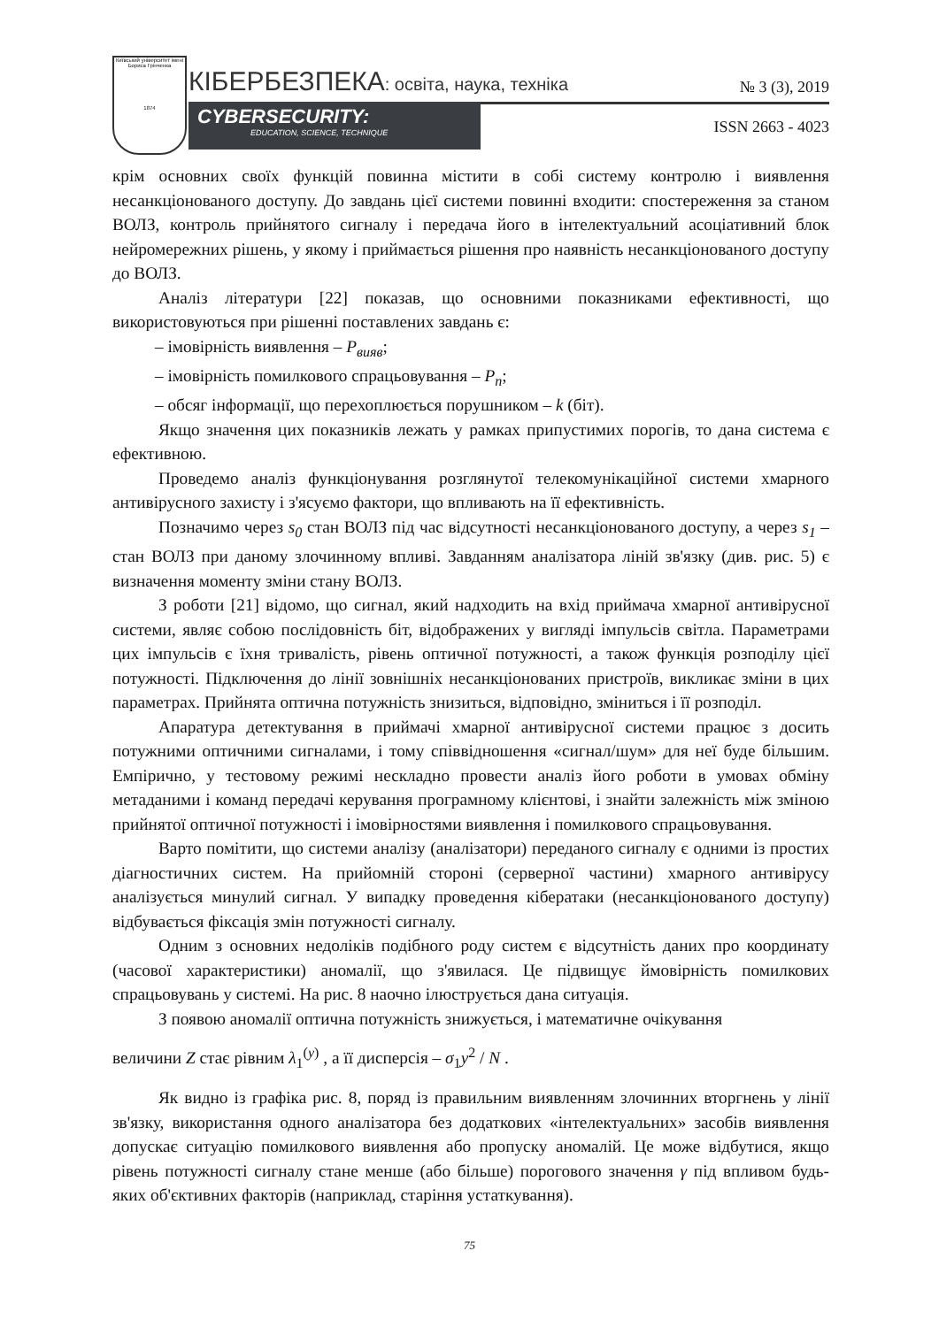Київський університет імені Бориса Грінченка
1874
КІБЕРБЕЗПЕКА: освіта, наука, техніка
№ 3 (3), 2019
CYBERSECURITY:
EDUCATION, SCIENCE, TECHNIQUE
ISSN 2663 - 4023
крім основних своїх функцій повинна містити в собі систему контролю і виявлення несанкціонованого доступу. До завдань цієї системи повинні входити: спостереження за станом ВОЛЗ, контроль прийнятого сигналу і передача його в інтелектуальний асоціативний блок нейромережних рішень, у якому і приймається рішення про наявність несанкціонованого доступу до ВОЛЗ.
Аналіз літератури [22] показав, що основними показниками ефективності, що використовуються при рішенні поставлених завдань є:
– імовірність виявлення – P<sub>вияв</sub>;
– імовірність помилкового спрацьовування – P<sub>n</sub>;
– обсяг інформації, що перехоплюється порушником – k (біт).
Якщо значення цих показників лежать у рамках припустимих порогів, то дана система є ефективною.
Проведемо аналіз функціонування розглянутої телекомунікаційної системи хмарного антивірусного захисту і з'ясуємо фактори, що впливають на її ефективність.
Позначимо через s<sub>0</sub> стан ВОЛЗ під час відсутності несанкціонованого доступу, а через s<sub>1</sub> – стан ВОЛЗ при даному злочинному впливі. Завданням аналізатора ліній зв'язку (див. рис. 5) є визначення моменту зміни стану ВОЛЗ.
З роботи [21] відомо, що сигнал, який надходить на вхід приймача хмарної антивірусної системи, являє собою послідовність біт, відображених у вигляді імпульсів світла. Параметрами цих імпульсів є їхня тривалість, рівень оптичної потужності, а також функція розподілу цієї потужності. Підключення до лінії зовнішніх несанкціонованих пристроїв, викликає зміни в цих параметрах. Прийнята оптична потужність знизиться, відповідно, зміниться і її розподіл.
Апаратура детектування в приймачі хмарної антивірусної системи працює з досить потужними оптичними сигналами, і тому співвідношення «сигнал/шум» для неї буде більшим. Емпірично, у тестовому режимі нескладно провести аналіз його роботи в умовах обміну метаданими і команд передачі керування програмному клієнтові, і знайти залежність між зміною прийнятої оптичної потужності і імовірностями виявлення і помилкового спрацьовування.
Варто помітити, що системи аналізу (аналізатори) переданого сигналу є одними із простих діагностичних систем. На прийомній стороні (серверної частини) хмарного антивірусу аналізується минулий сигнал. У випадку проведення кібератаки (несанкціонованого доступу) відбувається фіксація змін потужності сигналу.
Одним з основних недоліків подібного роду систем є відсутність даних про координату (часової характеристики) аномалії, що з'явилася. Це підвищує ймовірність помилкових спрацьовувань у системі. На рис. 8 наочно ілюструється дана ситуація.
З появою аномалії оптична потужність знижується, і математичне очікування
величини Z стає рівним λ<sub>1</sub><sup>(y)</sup> , а її дисперсія – σ<sub>1</sub>y<sup>2</sup> / N .
Як видно із графіка рис. 8, поряд із правильним виявленням злочинних вторгнень у лінії зв'язку, використання одного аналізатора без додаткових «інтелектуальних» засобів виявлення допускає ситуацію помилкового виявлення або пропуску аномалій. Це може відбутися, якщо рівень потужності сигналу стане менше (або більше) порогового значення γ під впливом будь-яких об'єктивних факторів (наприклад, старіння устаткування).
75